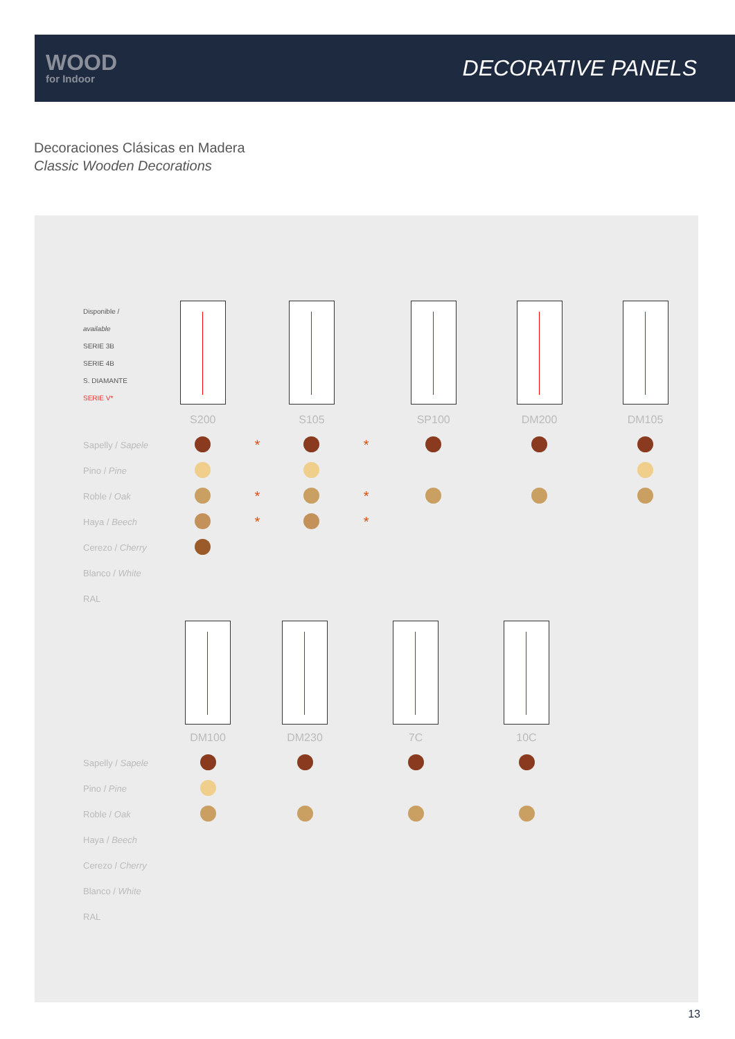WOOD
for Indoor
DECORATIVE PANELS
Decoraciones Clásicas en Madera
Classic Wooden Decorations
| Disponible / available SERIE 3B SERIE 4B S. DIAMANTE SERIE V* | | | | | | | |
| | S200 | | S105 | | SP100 | DM200 | DM105 |
| Sapelly / Sapele | | * | | * | | | |
| Pino / Pine | | | | | | | |
| Roble / Oak | | * | | * | | | |
| Haya / Beech | | * | | * | | | |
| Cerezo / Cherry | | | | | | | |
| Blanco / White | | | | | | | |
| RAL | | | | | | | |
| | DM100 | DM230 | 7C | 10C |
| Sapelly / Sapele | | | | |
| Pino / Pine | | | | |
| Roble / Oak | | | | |
| Haya / Beech | | | | |
| Cerezo / Cherry | | | | |
| Blanco / White | | | | |
| RAL | | | | |
13